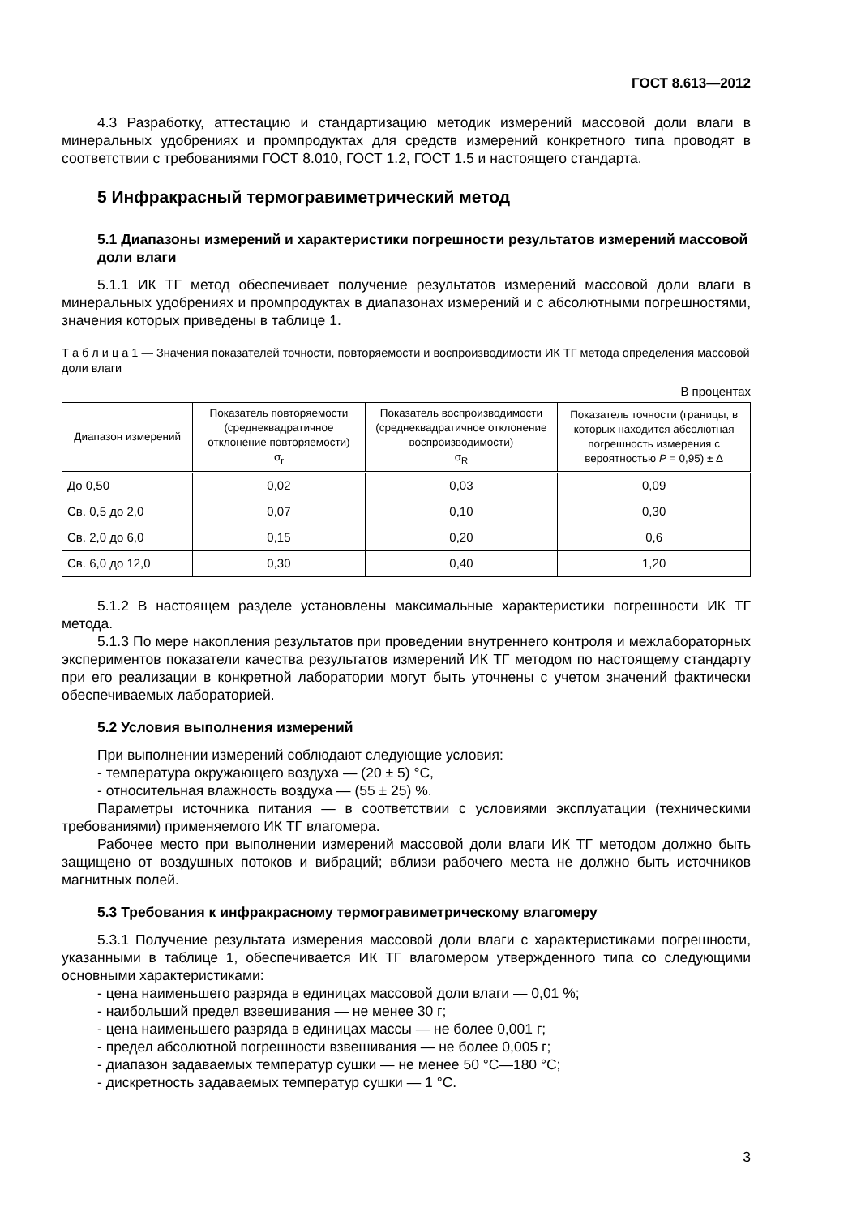ГОСТ 8.613—2012
4.3 Разработку, аттестацию и стандартизацию методик измерений массовой доли влаги в минеральных удобрениях и промпродуктах для средств измерений конкретного типа проводят в соответствии с требованиями ГОСТ 8.010, ГОСТ 1.2, ГОСТ 1.5 и настоящего стандарта.
5 Инфракрасный термогравиметрический метод
5.1 Диапазоны измерений и характеристики погрешности результатов измерений массовой доли влаги
5.1.1 ИК ТГ метод обеспечивает получение результатов измерений массовой доли влаги в минеральных удобрениях и промпродуктах в диапазонах измерений и с абсолютными погрешностями, значения которых приведены в таблице 1.
Т а б л и ц а 1 — Значения показателей точности, повторяемости и воспроизводимости ИК ТГ метода определения массовой доли влаги
В процентах
| Диапазон измерений | Показатель повторяемости (среднеквадратичное отклонение повторяемости) σ<sub>r</sub> | Показатель воспроизводимости (среднеквадратичное отклонение воспроизводимости) σ<sub>R</sub> | Показатель точности (границы, в которых находится абсолютная погрешность измерения с вероятностью P = 0,95) ± Δ |
| --- | --- | --- | --- |
| До 0,50 | 0,02 | 0,03 | 0,09 |
| Св. 0,5 до 2,0 | 0,07 | 0,10 | 0,30 |
| Св. 2,0 до 6,0 | 0,15 | 0,20 | 0,6 |
| Св. 6,0 до 12,0 | 0,30 | 0,40 | 1,20 |
5.1.2 В настоящем разделе установлены максимальные характеристики погрешности ИК ТГ метода.
5.1.3 По мере накопления результатов при проведении внутреннего контроля и межлабораторных экспериментов показатели качества результатов измерений ИК ТГ методом по настоящему стандарту при его реализации в конкретной лаборатории могут быть уточнены с учетом значений фактически обеспечиваемых лабораторией.
5.2 Условия выполнения измерений
При выполнении измерений соблюдают следующие условия:
- температура окружающего воздуха — (20 ± 5) °С,
- относительная влажность воздуха — (55 ± 25) %.
Параметры источника питания — в соответствии с условиями эксплуатации (техническими требованиями) применяемого ИК ТГ влагомера.
Рабочее место при выполнении измерений массовой доли влаги ИК ТГ методом должно быть защищено от воздушных потоков и вибраций; вблизи рабочего места не должно быть источников магнитных полей.
5.3 Требования к инфракрасному термогравиметрическому влагомеру
5.3.1 Получение результата измерения массовой доли влаги с характеристиками погрешности, указанными в таблице 1, обеспечивается ИК ТГ влагомером утвержденного типа со следующими основными характеристиками:
- цена наименьшего разряда в единицах массовой доли влаги — 0,01 %;
- наибольший предел взвешивания — не менее 30 г;
- цена наименьшего разряда в единицах массы — не более 0,001 г;
- предел абсолютной погрешности взвешивания — не более 0,005 г;
- диапазон задаваемых температур сушки — не менее 50 °С—180 °С;
- дискретность задаваемых температур сушки — 1 °С.
3